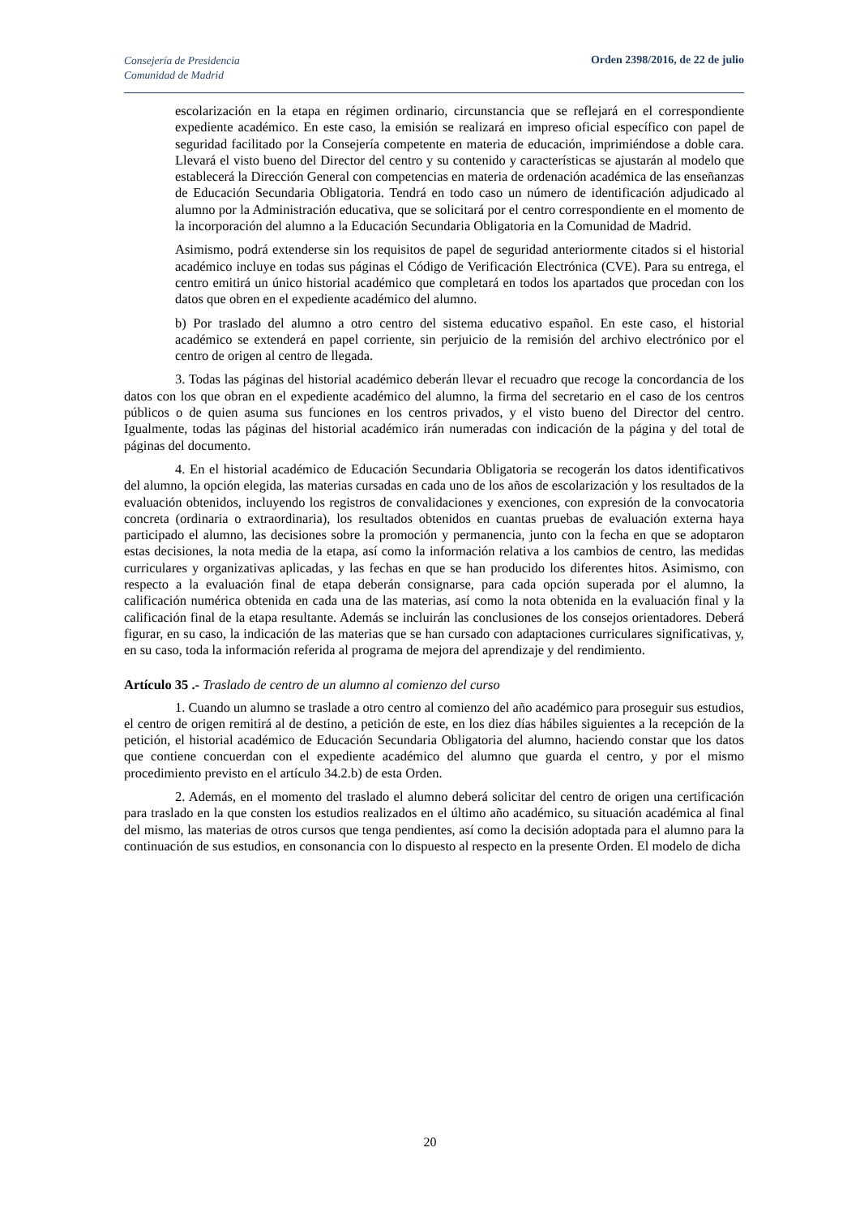Consejería de Presidencia
Comunidad de Madrid
Orden 2398/2016, de 22 de julio
escolarización en la etapa en régimen ordinario, circunstancia que se reflejará en el correspondiente expediente académico. En este caso, la emisión se realizará en impreso oficial específico con papel de seguridad facilitado por la Consejería competente en materia de educación, imprimiéndose a doble cara. Llevará el visto bueno del Director del centro y su contenido y características se ajustarán al modelo que establecerá la Dirección General con competencias en materia de ordenación académica de las enseñanzas de Educación Secundaria Obligatoria. Tendrá en todo caso un número de identificación adjudicado al alumno por la Administración educativa, que se solicitará por el centro correspondiente en el momento de la incorporación del alumno a la Educación Secundaria Obligatoria en la Comunidad de Madrid.
Asimismo, podrá extenderse sin los requisitos de papel de seguridad anteriormente citados si el historial académico incluye en todas sus páginas el Código de Verificación Electrónica (CVE). Para su entrega, el centro emitirá un único historial académico que completará en todos los apartados que procedan con los datos que obren en el expediente académico del alumno.
b) Por traslado del alumno a otro centro del sistema educativo español. En este caso, el historial académico se extenderá en papel corriente, sin perjuicio de la remisión del archivo electrónico por el centro de origen al centro de llegada.
3. Todas las páginas del historial académico deberán llevar el recuadro que recoge la concordancia de los datos con los que obran en el expediente académico del alumno, la firma del secretario en el caso de los centros públicos o de quien asuma sus funciones en los centros privados, y el visto bueno del Director del centro. Igualmente, todas las páginas del historial académico irán numeradas con indicación de la página y del total de páginas del documento.
4. En el historial académico de Educación Secundaria Obligatoria se recogerán los datos identificativos del alumno, la opción elegida, las materias cursadas en cada uno de los años de escolarización y los resultados de la evaluación obtenidos, incluyendo los registros de convalidaciones y exenciones, con expresión de la convocatoria concreta (ordinaria o extraordinaria), los resultados obtenidos en cuantas pruebas de evaluación externa haya participado el alumno, las decisiones sobre la promoción y permanencia, junto con la fecha en que se adoptaron estas decisiones, la nota media de la etapa, así como la información relativa a los cambios de centro, las medidas curriculares y organizativas aplicadas, y las fechas en que se han producido los diferentes hitos. Asimismo, con respecto a la evaluación final de etapa deberán consignarse, para cada opción superada por el alumno, la calificación numérica obtenida en cada una de las materias, así como la nota obtenida en la evaluación final y la calificación final de la etapa resultante. Además se incluirán las conclusiones de los consejos orientadores. Deberá figurar, en su caso, la indicación de las materias que se han cursado con adaptaciones curriculares significativas, y, en su caso, toda la información referida al programa de mejora del aprendizaje y del rendimiento.
Artículo 35 .- Traslado de centro de un alumno al comienzo del curso
1. Cuando un alumno se traslade a otro centro al comienzo del año académico para proseguir sus estudios, el centro de origen remitirá al de destino, a petición de este, en los diez días hábiles siguientes a la recepción de la petición, el historial académico de Educación Secundaria Obligatoria del alumno, haciendo constar que los datos que contiene concuerdan con el expediente académico del alumno que guarda el centro, y por el mismo procedimiento previsto en el artículo 34.2.b) de esta Orden.
2. Además, en el momento del traslado el alumno deberá solicitar del centro de origen una certificación para traslado en la que consten los estudios realizados en el último año académico, su situación académica al final del mismo, las materias de otros cursos que tenga pendientes, así como la decisión adoptada para el alumno para la continuación de sus estudios, en consonancia con lo dispuesto al respecto en la presente Orden. El modelo de dicha
20